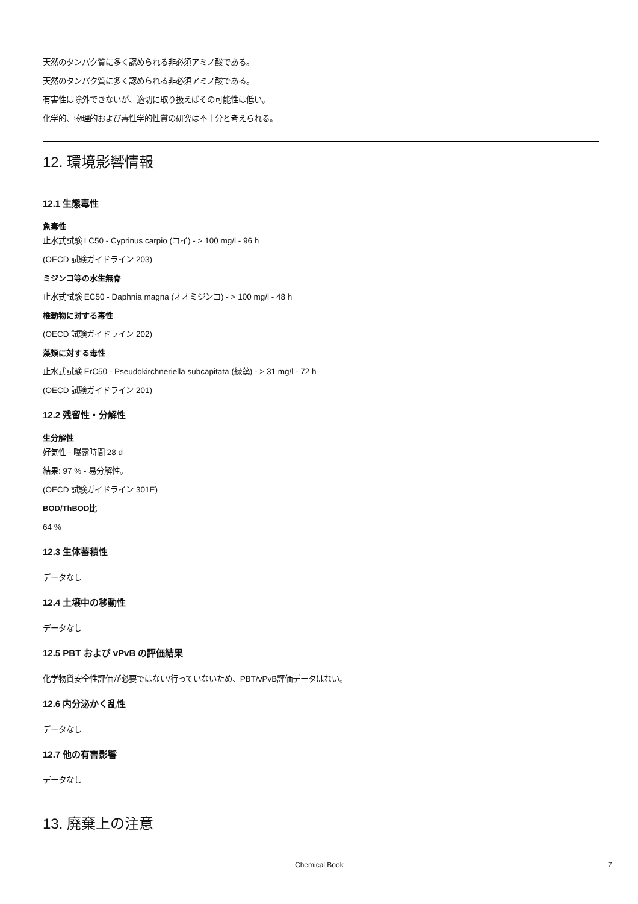天然のタンパク質に多く認められる非必須アミノ酸である。
天然のタンパク質に多く認められる非必須アミノ酸である。
有害性は除外できないが、適切に取り扱えばその可能性は低い。
化学的、物理的および毒性学的性質の研究は不十分と考えられる。
12. 環境影響情報
12.1 生態毒性
魚毒性
止水式試験 LC50 - Cyprinus carpio (コイ) - > 100 mg/l - 96 h
(OECD 試験ガイドライン 203)
ミジンコ等の水生無脊
止水式試験 EC50 - Daphnia magna (オオミジンコ) - > 100 mg/l - 48 h
椎動物に対する毒性
(OECD 試験ガイドライン 202)
藻類に対する毒性
止水式試験 ErC50 - Pseudokirchneriella subcapitata (緑藻) - > 31 mg/l - 72 h
(OECD 試験ガイドライン 201)
12.2 残留性・分解性
生分解性
好気性 - 曝露時間 28 d
結果: 97 % - 易分解性。
(OECD 試験ガイドライン 301E)
BOD/ThBOD比
64 %
12.3 生体蓄積性
データなし
12.4 土壌中の移動性
データなし
12.5 PBT および vPvB の評価結果
化学物質安全性評価が必要ではない/行っていないため、PBT/vPvB評価データはない。
12.6 内分泌かく乱性
データなし
12.7 他の有害影響
データなし
13. 廃棄上の注意
Chemical Book 7